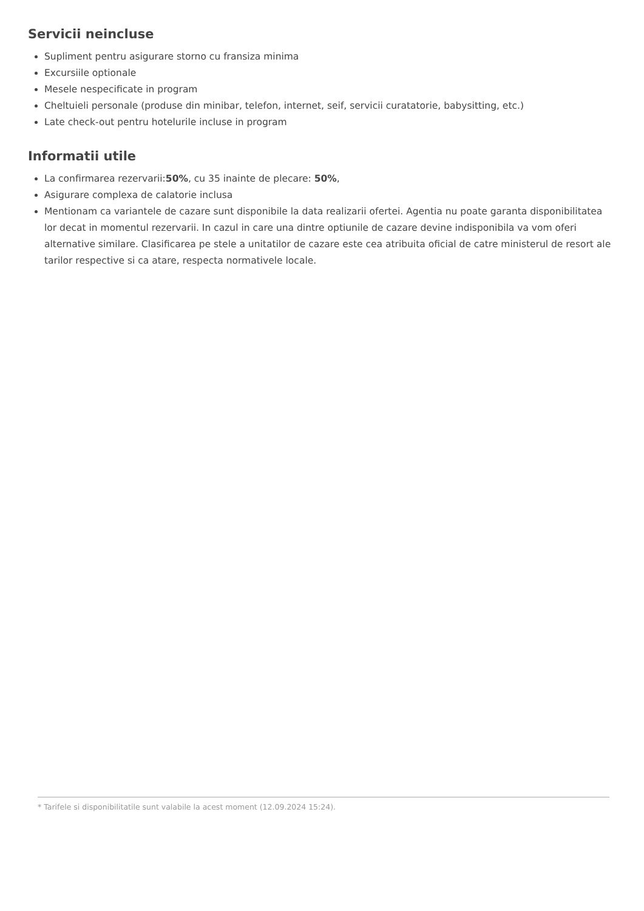Servicii neincluse
Supliment pentru asigurare storno cu fransiza minima
Excursiile optionale
Mesele nespecificate in program
Cheltuieli personale (produse din minibar, telefon, internet, seif, servicii curatatorie, babysitting, etc.)
Late check-out pentru hotelurile incluse in program
Informatii utile
La confirmarea rezervarii:50%, cu 35 inainte de plecare: 50%,
Asigurare complexa de calatorie inclusa
Mentionam ca variantele de cazare sunt disponibile la data realizarii ofertei. Agentia nu poate garanta disponibilitatea lor decat in momentul rezervarii. In cazul in care una dintre optiunile de cazare devine indisponibila va vom oferi alternative similare. Clasificarea pe stele a unitatilor de cazare este cea atribuita oficial de catre ministerul de resort ale tarilor respective si ca atare, respecta normativele locale.
* Tarifele si disponibilitatile sunt valabile la acest moment (12.09.2024 15:24).